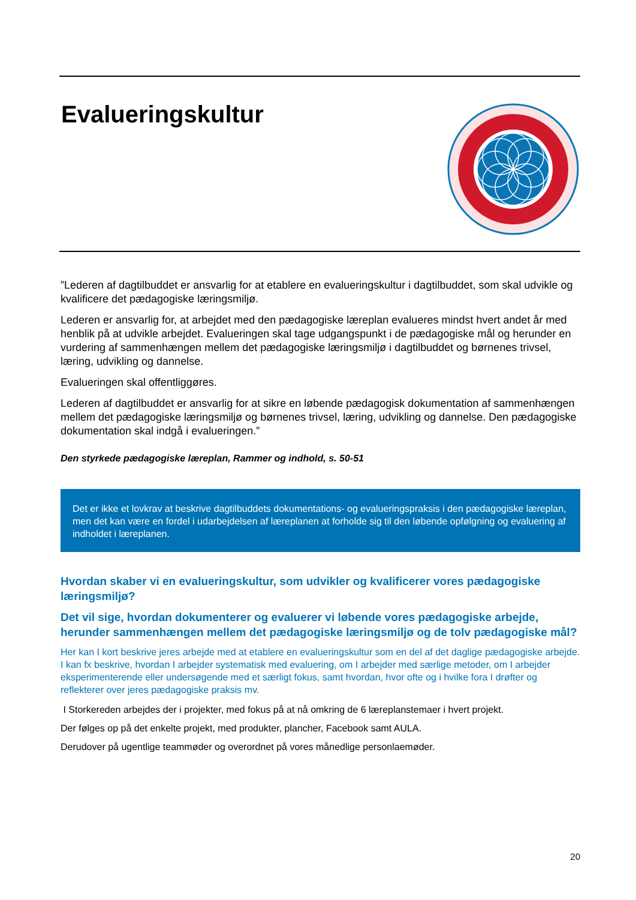Evalueringskultur
”Lederen af dagtilbuddet er ansvarlig for at etablere en evalueringskultur i dagtilbuddet, som skal udvikle og kvalificere det pædagogiske læringsmiljø.
Lederen er ansvarlig for, at arbejdet med den pædagogiske læreplan evalueres mindst hvert andet år med henblik på at udvikle arbejdet. Evalueringen skal tage udgangspunkt i de pædagogiske mål og herunder en vurdering af sammenhængen mellem det pædagogiske læringsmiljø i dagtilbuddet og børnenes trivsel, læring, udvikling og dannelse.
Evalueringen skal offentliggøres.
Lederen af dagtilbuddet er ansvarlig for at sikre en løbende pædagogisk dokumentation af sammenhængen mellem det pædagogiske læringsmiljø og børnenes trivsel, læring, udvikling og dannelse. Den pædagogiske dokumentation skal indgå i evalueringen.”
Den styrkede pædagogiske læreplan, Rammer og indhold, s. 50-51
Det er ikke et lovkrav at beskrive dagtilbuddets dokumentations- og evalueringspraksis i den pædagogiske læreplan, men det kan være en fordel i udarbejdelsen af læreplanen at forholde sig til den løbende opfølgning og evaluering af indholdet i læreplanen.
Hvordan skaber vi en evalueringskultur, som udvikler og kvalificerer vores pædagogiske læringsmiljø?
Det vil sige, hvordan dokumenterer og evaluerer vi løbende vores pædagogiske arbejde, herunder sammenhængen mellem det pædagogiske læringsmiljø og de tolv pædagogiske mål?
Her kan I kort beskrive jeres arbejde med at etablere en evalueringskultur som en del af det daglige pædagogiske arbejde. I kan fx beskrive, hvordan I arbejder systematisk med evaluering, om I arbejder med særlige metoder, om I arbejder eksperimenterende eller undersøgende med et særligt fokus, samt hvordan, hvor ofte og i hvilke fora I drøfter og reflekterer over jeres pædagogiske praksis mv.
I Storkereden arbejdes der i projekter, med fokus på at nå omkring de 6 læreplanstemaer i hvert projekt.
Der følges op på det enkelte projekt, med produkter, plancher, Facebook samt AULA.
Derudover på ugentlige teammøder og overordnet på vores månedlige personlaemøder.
20